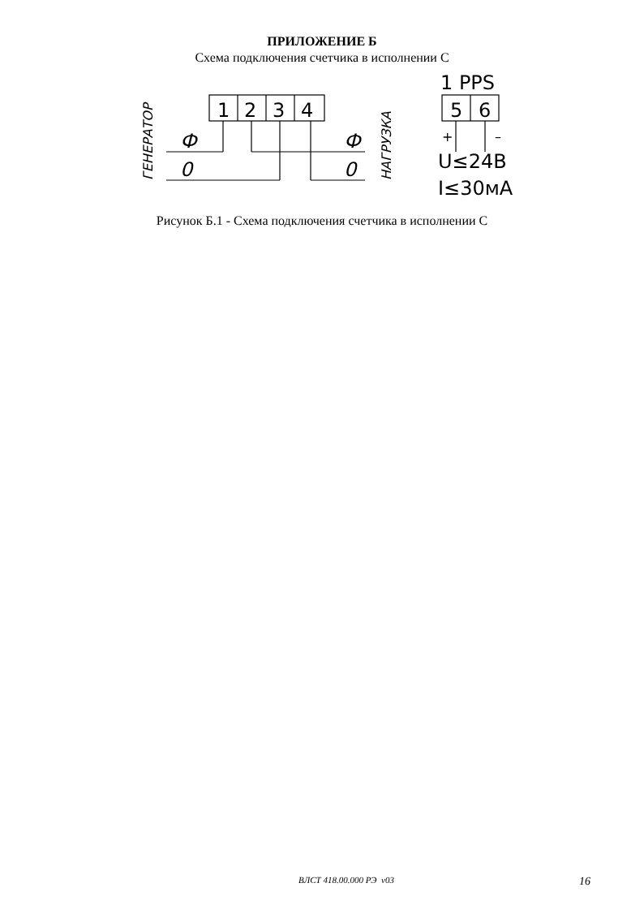ПРИЛОЖЕНИЕ Б
Схема подключения счетчика в исполнении С
1
2
3
4
5
6
1 PPS
U≤24В
I≤30мА
Ф
Ф
0
0
+
–
ГЕНЕРАТОР
НАГРУЗКА
Рисунок Б.1 - Схема подключения счетчика в исполнении С
ВЛСТ 418.00.000 РЭ v03 16